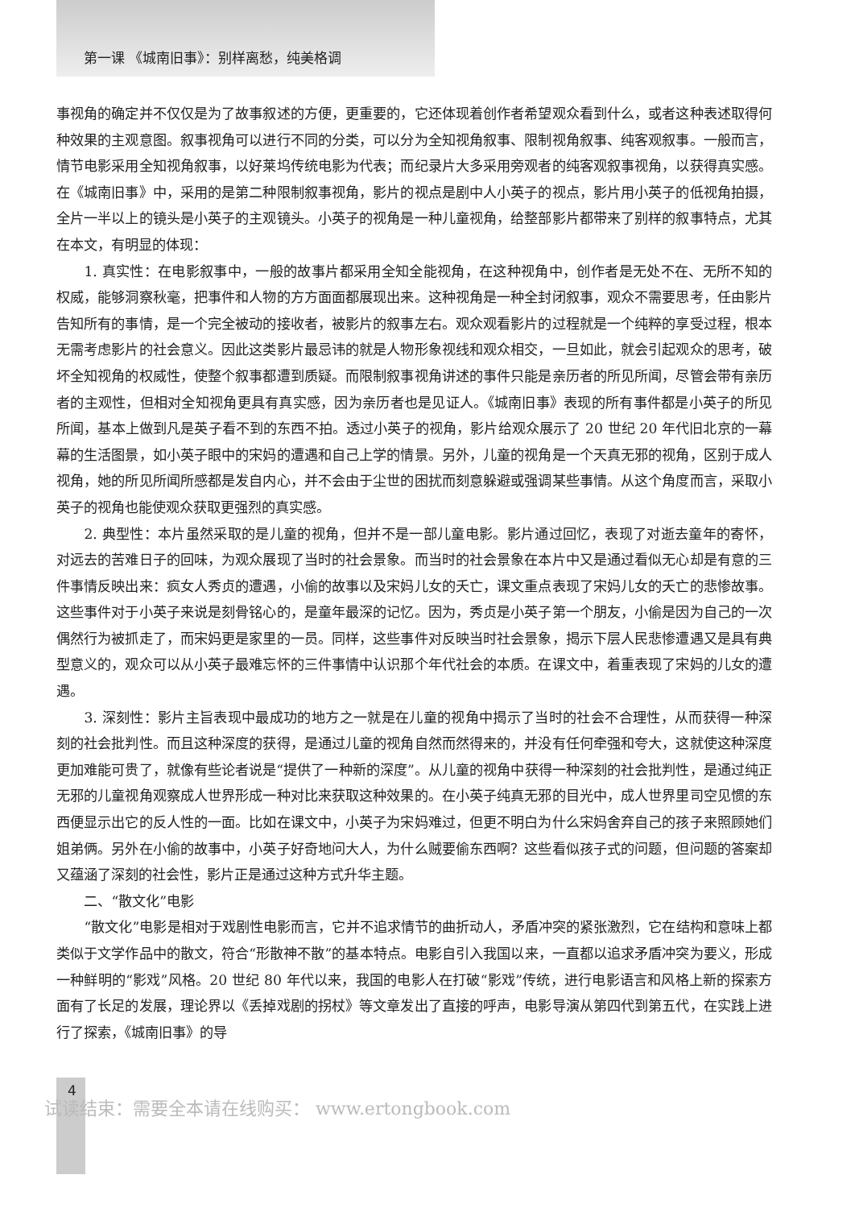第一课 《城南旧事》：别样离愁，纯美格调
事视角的确定并不仅仅是为了故事叙述的方便，更重要的，它还体现着创作者希望观众看到什么，或者这种表述取得何种效果的主观意图。叙事视角可以进行不同的分类，可以分为全知视角叙事、限制视角叙事、纯客观叙事。一般而言，情节电影采用全知视角叙事，以好莱坞传统电影为代表；而纪录片大多采用旁观者的纯客观叙事视角，以获得真实感。在《城南旧事》中，采用的是第二种限制叙事视角，影片的视点是剧中人小英子的视点，影片用小英子的低视角拍摄，全片一半以上的镜头是小英子的主观镜头。小英子的视角是一种儿童视角，给整部影片都带来了别样的叙事特点，尤其在本文，有明显的体现：
1. 真实性：在电影叙事中，一般的故事片都采用全知全能视角，在这种视角中，创作者是无处不在、无所不知的权威，能够洞察秋毫，把事件和人物的方方面面都展现出来。这种视角是一种全封闭叙事，观众不需要思考，任由影片告知所有的事情，是一个完全被动的接收者，被影片的叙事左右。观众观看影片的过程就是一个纯粹的享受过程，根本无需考虑影片的社会意义。因此这类影片最忌讳的就是人物形象视线和观众相交，一旦如此，就会引起观众的思考，破坏全知视角的权威性，使整个叙事都遭到质疑。而限制叙事视角讲述的事件只能是亲历者的所见所闻，尽管会带有亲历者的主观性，但相对全知视角更具有真实感，因为亲历者也是见证人。《城南旧事》表现的所有事件都是小英子的所见所闻，基本上做到凡是英子看不到的东西不拍。透过小英子的视角，影片给观众展示了 20 世纪 20 年代旧北京的一幕幕的生活图景，如小英子眼中的宋妈的遭遇和自己上学的情景。另外，儿童的视角是一个天真无邪的视角，区别于成人视角，她的所见所闻所感都是发自内心，并不会由于尘世的困扰而刻意躲避或强调某些事情。从这个角度而言，采取小英子的视角也能使观众获取更强烈的真实感。
2. 典型性：本片虽然采取的是儿童的视角，但并不是一部儿童电影。影片通过回忆，表现了对逝去童年的寄怀，对远去的苦难日子的回味，为观众展现了当时的社会景象。而当时的社会景象在本片中又是通过看似无心却是有意的三件事情反映出来：疯女人秀贞的遭遇，小偷的故事以及宋妈儿女的夭亡，课文重点表现了宋妈儿女的夭亡的悲惨故事。这些事件对于小英子来说是刻骨铭心的，是童年最深的记忆。因为，秀贞是小英子第一个朋友，小偷是因为自己的一次偶然行为被抓走了，而宋妈更是家里的一员。同样，这些事件对反映当时社会景象，揭示下层人民悲惨遭遇又是具有典型意义的，观众可以从小英子最难忘怀的三件事情中认识那个年代社会的本质。在课文中，着重表现了宋妈的儿女的遭遇。
3. 深刻性：影片主旨表现中最成功的地方之一就是在儿童的视角中揭示了当时的社会不合理性，从而获得一种深刻的社会批判性。而且这种深度的获得，是通过儿童的视角自然而然得来的，并没有任何牵强和夸大，这就使这种深度更加难能可贵了，就像有些论者说是“提供了一种新的深度”。从儿童的视角中获得一种深刻的社会批判性，是通过纯正无邪的儿童视角观察成人世界形成一种对比来获取这种效果的。在小英子纯真无邪的目光中，成人世界里司空见惯的东西便显示出它的反人性的一面。比如在课文中，小英子为宋妈难过，但更不明白为什么宋妈舍弃自己的孩子来照顾她们姐弟俩。另外在小偷的故事中，小英子好奇地问大人，为什么贼要偷东西啊？这些看似孩子式的问题，但问题的答案却又蕴涵了深刻的社会性，影片正是通过这种方式升华主题。
二、“散文化”电影
“散文化”电影是相对于戏剧性电影而言，它并不追求情节的曲折动人，矛盾冲突的紧张激烈，它在结构和意味上都类似于文学作品中的散文，符合“形散神不散”的基本特点。电影自引入我国以来，一直都以追求矛盾冲突为要义，形成一种鲜明的“影戏”风格。20 世纪 80 年代以来，我国的电影人在打破“影戏”传统，进行电影语言和风格上新的探索方面有了长足的发展，理论界以《丢掉戏剧的拐杖》等文章发出了直接的呼声，电影导演从第四代到第五代，在实践上进行了探索，《城南旧事》的导
4
试读结束：需要全本请在线购买： www.ertongbook.com